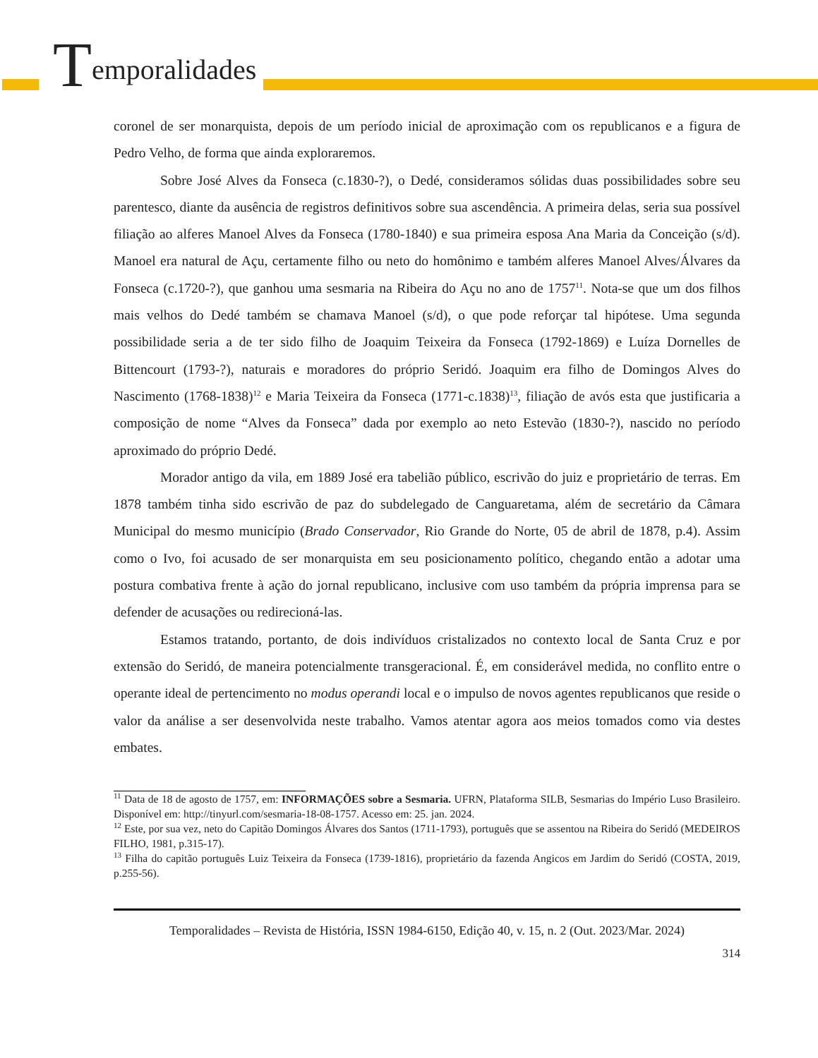Temporalidades
coronel de ser monarquista, depois de um período inicial de aproximação com os republicanos e a figura de Pedro Velho, de forma que ainda exploraremos.
Sobre José Alves da Fonseca (c.1830-?), o Dedé, consideramos sólidas duas possibilidades sobre seu parentesco, diante da ausência de registros definitivos sobre sua ascendência. A primeira delas, seria sua possível filiação ao alferes Manoel Alves da Fonseca (1780-1840) e sua primeira esposa Ana Maria da Conceição (s/d). Manoel era natural de Açu, certamente filho ou neto do homônimo e também alferes Manoel Alves/Álvares da Fonseca (c.1720-?), que ganhou uma sesmaria na Ribeira do Açu no ano de 1757<sup>11</sup>. Nota-se que um dos filhos mais velhos do Dedé também se chamava Manoel (s/d), o que pode reforçar tal hipótese. Uma segunda possibilidade seria a de ter sido filho de Joaquim Teixeira da Fonseca (1792-1869) e Luíza Dornelles de Bittencourt (1793-?), naturais e moradores do próprio Seridó. Joaquim era filho de Domingos Alves do Nascimento (1768-1838)<sup>12</sup> e Maria Teixeira da Fonseca (1771-c.1838)<sup>13</sup>, filiação de avós esta que justificaria a composição de nome “Alves da Fonseca” dada por exemplo ao neto Estevão (1830-?), nascido no período aproximado do próprio Dedé.
Morador antigo da vila, em 1889 José era tabelião público, escrivão do juiz e proprietário de terras. Em 1878 também tinha sido escrivão de paz do subdelegado de Canguaretama, além de secretário da Câmara Municipal do mesmo município (Brado Conservador, Rio Grande do Norte, 05 de abril de 1878, p.4). Assim como o Ivo, foi acusado de ser monarquista em seu posicionamento político, chegando então a adotar uma postura combativa frente à ação do jornal republicano, inclusive com uso também da própria imprensa para se defender de acusações ou redirecioná-las.
Estamos tratando, portanto, de dois indivíduos cristalizados no contexto local de Santa Cruz e por extensão do Seridó, de maneira potencialmente transgeracional. É, em considerável medida, no conflito entre o operante ideal de pertencimento no modus operandi local e o impulso de novos agentes republicanos que reside o valor da análise a ser desenvolvida neste trabalho. Vamos atentar agora aos meios tomados como via destes embates.
<sup>11</sup> Data de 18 de agosto de 1757, em: INFORMAÇÕES sobre a Sesmaria. UFRN, Plataforma SILB, Sesmarias do Império Luso Brasileiro. Disponível em: http://tinyurl.com/sesmaria-18-08-1757. Acesso em: 25. jan. 2024.
<sup>12</sup> Este, por sua vez, neto do Capitão Domingos Álvares dos Santos (1711-1793), português que se assentou na Ribeira do Seridó (MEDEIROS FILHO, 1981, p.315-17).
<sup>13</sup> Filha do capitão português Luiz Teixeira da Fonseca (1739-1816), proprietário da fazenda Angicos em Jardim do Seridó (COSTA, 2019, p.255-56).
Temporalidades – Revista de História, ISSN 1984-6150, Edição 40, v. 15, n. 2 (Out. 2023/Mar. 2024)
314